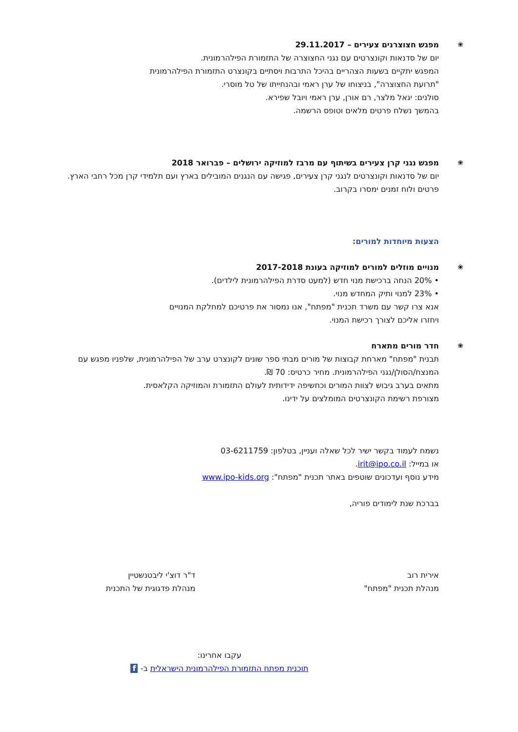❀
מפגש חצוצרנים צעירים – 29.11.2017
יום של סדנאות וקונצרטים עם נגני החצוצרה של התזמורת הפילהרמונית.
המפגש יתקיים בשעות הצהריים בהיכל התרבות ויסתיים בקונצרט התזמורת הפילהרמונית
"תרועת החצוצרה", בניצוחו של ערן ראמי ובהנחייתו של טל מוסרי.
סולנים: יגאל מלצר, רם אורן, ערן ראמי ויובל שפירא.
בהמשך נשלח פרטים מלאים וטופס הרשמה.
❀
מפגש נגני קרן צעירים בשיתוף עם מרבז למוזיקה ירושלים – פברואר 2018
יום של סדנאות וקונצרטים לנגני קרן צעירים, פגישה עם הנגנים המובילים בארץ ועם תלמידי קרן מכל רחבי הארץ. פרטים ולוח זמנים ימסרו בקרוב.
הצעות מיוחדות למורים:
❀
מנויים מוזלים למורים למוזיקה בעונת 2017-2018
• 20% הנחה ברכישת מנוי חדש (למעט סדרת הפילהרמונית לילדים).
• 23% למנוי ותיק המחדש מנוי.
אנא צרו קשר עם משרד תכנית "מפתח", אנו נמסור את פרטיכם למחלקת המנויים
ויחזרו אליכם לצורך רכישת המנוי.
❀
חדר מורים מתארח
תבנית "מפתח" מארחת קבוצות של מורים מבתי ספר שונים לקונצרט ערב של הפילהרמונית, שלפניו מפגש עם המנצח/הסולן/נגני הפילהרמונית. מחיר כרטיס: 70 ₪.
מתאים בערב גיבוש לצוות המורים וכחשיפה ידידותית לעולם התזמורת והמוזיקה הקלאסית.
מצורפת רשימת הקונצרטים המומלצים על ידינו.
נשמח לעמוד בקשר ישיר לכל שאלה ועניין, בטלפון: 03-6211759
או במייל: irit@ipo.co.il.
מידע נוסף ועדכונים שוטפים באתר תכנית "מפתח": www.ipo-kids.org
בברכת שנת לימודים פוריה,
אירית רוב
מנהלת תכנית "מפתח"
ד"ר דוצ'י ליבטנשטיין
מנהלת פדגוגית של התכנית
עקבו אחרינו:
תוכנית מפתח התזמורת הפילהרמונית הישראלית ב- f